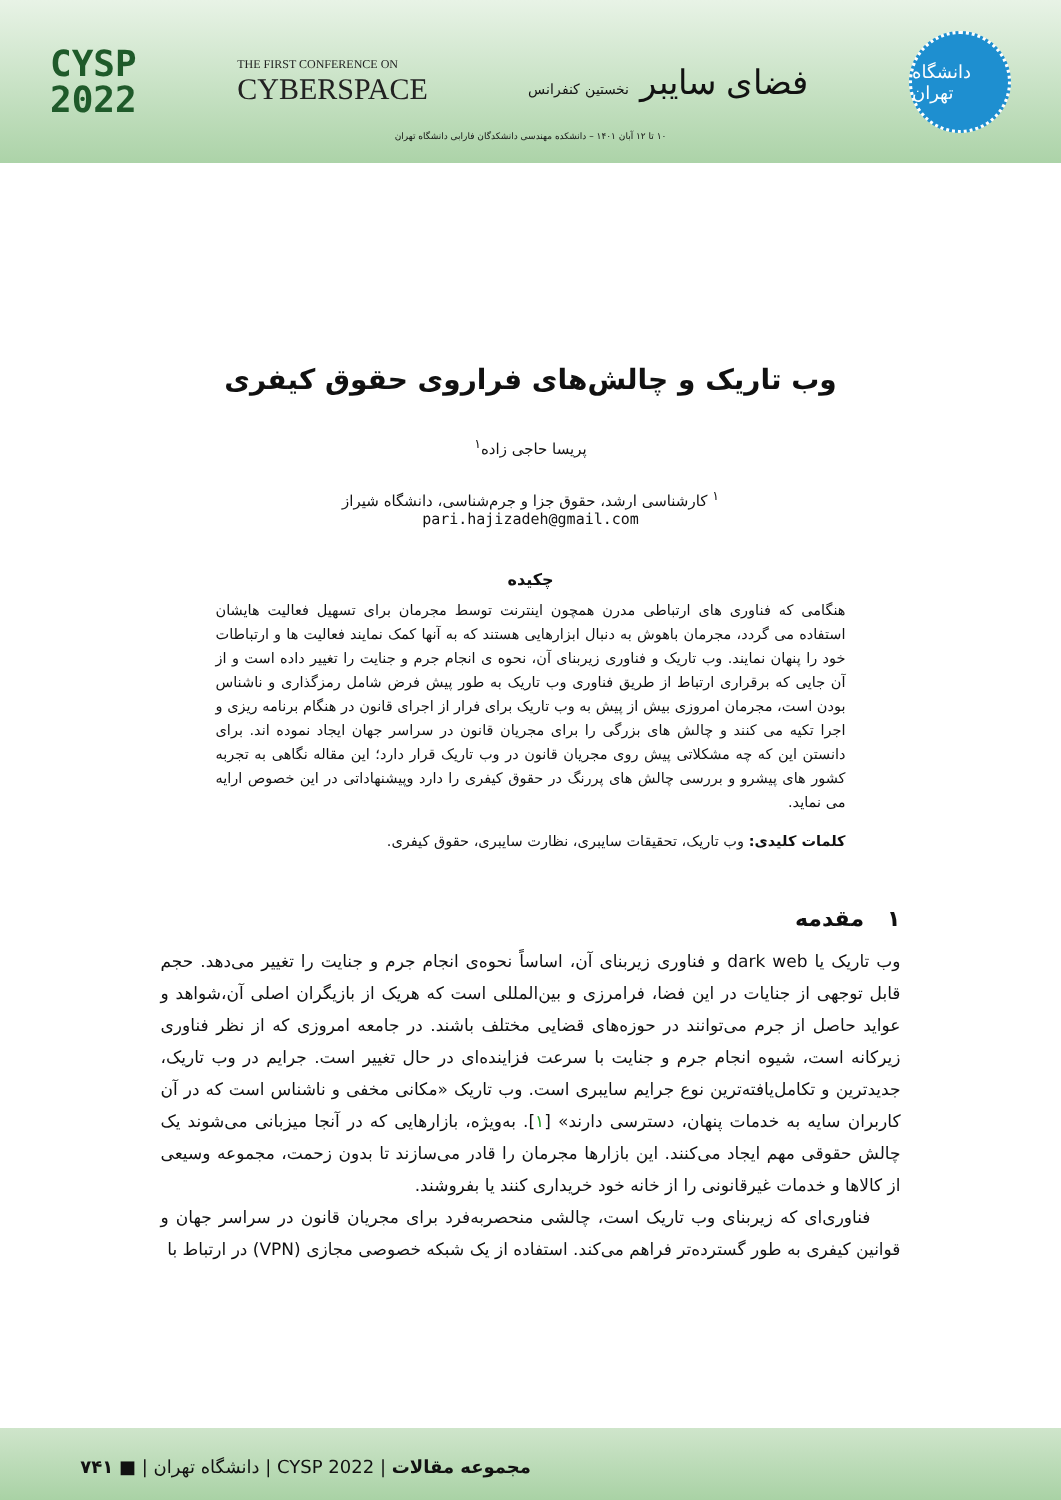CYSP
2022
THE FIRST CONFERENCE ON
CYBERSPACE
فضای سایبر نخستین کنفرانس
دانشگاه تهران
۱۰ تا ۱۲ آبان ۱۴۰۱ – دانشکده مهندسی دانشکدگان فارابی دانشگاه تهران
وب تاریک و چالش‌های فراروی حقوق کیفری
پریسا حاجی زاده<sup>۱</sup>
<sup>۱</sup> کارشناسی ارشد، حقوق جزا و جرم‌شناسی، دانشگاه شیراز
pari.hajizadeh@gmail.com
چکیده
هنگامی که فناوری های ارتباطی مدرن همچون اینترنت توسط مجرمان برای تسهیل فعالیت هایشان استفاده می گردد، مجرمان باهوش به دنبال ابزارهایی هستند که به آنها کمک نمایند فعالیت ها و ارتباطات خود را پنهان نمایند. وب تاریک و فناوری زیربنای آن، نحوه ی انجام جرم و جنایت را تغییر داده است و از آن جایی که برقراری ارتباط از طریق فناوری وب تاریک به طور پیش فرض شامل رمزگذاری و ناشناس بودن است، مجرمان امروزی بیش از پیش به وب تاریک برای فرار از اجرای قانون در هنگام برنامه ریزی و اجرا تکیه می کنند و چالش های بزرگی را برای مجریان قانون در سراسر جهان ایجاد نموده اند. برای دانستن این که چه مشکلاتی پیش روی مجریان قانون در وب تاریک قرار دارد؛ این مقاله نگاهی به تجربه کشور های پیشرو و بررسی چالش های پررنگ در حقوق کیفری را دارد وپیشنهاداتی در این خصوص ارایه می نماید.
کلمات کلیدی: وب تاریک، تحقیقات سایبری، نظارت سایبری، حقوق کیفری.
۱ مقدمه
وب تاریک یا dark web و فناوری زیربنای آن، اساساً نحوه‌ی انجام جرم و جنایت را تغییر می‌دهد. حجم قابل توجهی از جنایات در این فضا، فرامرزی و بین‌المللی است که هریک از بازیگران اصلی آن،شواهد و عواید حاصل از جرم می‌توانند در حوزه‌های قضایی مختلف باشند. در جامعه امروزی که از نظر فناوری زیرکانه است، شیوه انجام جرم و جنایت با سرعت فزاینده‌ای در حال تغییر است. جرایم در وب تاریک، جدیدترین و تکامل‌یافته‌ترین نوع جرایم سایبری است. وب تاریک «مکانی مخفی و ناشناس است که در آن کاربران سایه به خدمات پنهان، دسترسی دارند» [۱]. به‌ویژه، بازارهایی که در آنجا میزبانی می‌شوند یک چالش حقوقی مهم ایجاد می‌کنند. این بازارها مجرمان را قادر می‌سازند تا بدون زحمت، مجموعه وسیعی از کالاها و خدمات غیرقانونی را از خانه خود خریداری کنند یا بفروشند.
فناوری‌ای که زیربنای وب تاریک است، چالشی منحصربه‌فرد برای مجریان قانون در سراسر جهان و قوانین کیفری به طور گسترده‌تر فراهم می‌کند. استفاده از یک شبکه خصوصی مجازی (VPN) در ارتباط با
مجموعه مقالات | CYSP 2022 | دانشگاه تهران | ■ ۷۴۱